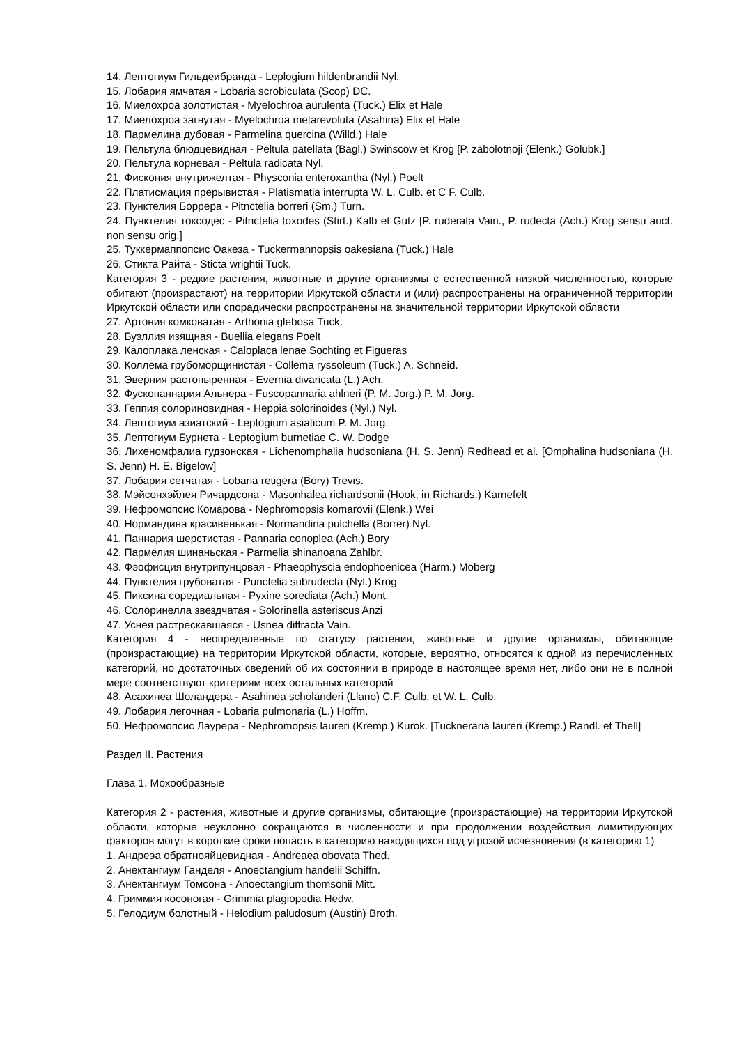14. Лептогиум Гильдеибранда - Leplogium hildenbrandii Nyl.
15. Лобария ямчатая - Lobaria scrobiculata (Scop) DC.
16. Миелохроа золотистая - Myelochroa aurulenta (Tuck.) Elix et Hale
17. Миелохроа загнутая - Myelochroa metarevoluta (Asahina) Elix et Hale
18. Пармелина дубовая - Parmelina quercina (Willd.) Hale
19. Пельтула блюдцевидная - Peltula patellata (Bagl.) Swinscow et Krog [P. zabolotnoji (Elenk.) Golubk.]
20. Пельтула корневая - Peltula radicata Nyl.
21. Фискония внутрижелтая - Physconia enteroxantha (Nyl.) Poelt
22. Платисмация прерывистая - Platismatia interrupta W. L. Culb. et C F. Culb.
23. Пунктелия Боррера - Pitnctelia borreri (Sm.) Turn.
24. Пунктелия токсодес - Pitnctelia toxodes (Stirt.) Kalb et Gutz [P. ruderata Vain., P. rudecta (Ach.) Krog sensu auct. non sensu orig.]
25. Туккермаппопсис Оакеза - Tuckermannopsis oakesiana (Tuck.) Hale
26. Стикта Райта - Sticta wrightii Tuck.
Категория 3 - редкие растения, животные и другие организмы с естественной низкой численностью, которые обитают (произрастают) на территории Иркутской области и (или) распространены на ограниченной территории Иркутской области или спорадически распространены на значительной территории Иркутской области
27. Артония комковатая - Arthonia glebosa Tuck.
28. Буэллия изящная - Buellia elegans Poelt
29. Калоплака ленская - Caloplaca lenae Sochting et Figueras
30. Коллема грубоморщинистая - Collema ryssoleum (Tuck.) A. Schneid.
31. Эверния растопыренная - Evernia divaricata (L.) Ach.
32. Фускопаннария Альнера - Fuscopannaria ahlneri (P. M. Jorg.) P. M. Jorg.
33. Геппия солориновидная - Heppia solorinoides (Nyl.) Nyl.
34. Лептогиум азиатский - Leptogium asiaticum P. M. Jorg.
35. Лептогиум Бурнета - Leptogium burnetiae C. W. Dodge
36. Лихеномфалиа гудзонская - Lichenomphalia hudsoniana (H. S. Jenn) Redhead et al. [Omphalina hudsoniana (H. S. Jenn) H. E. Bigelow]
37. Лобария сетчатая - Lobaria retigera (Bory) Trevis.
38. Мэйсонхэйлея Ричардсона - Masonhalea richardsonii (Hook, in Richards.) Karnefelt
39. Нефромопсис Комарова - Nephromopsis komarovii (Elenk.) Wei
40. Нормандина красивенькая - Normandina pulchella (Borrer) Nyl.
41. Паннария шерстистая - Pannaria conoplea (Ach.) Bory
42. Пармелия шинаньская - Parmelia shinanoana Zahlbr.
43. Фэофисция внутрипунцовая - Phaeophyscia endophoenicea (Harm.) Moberg
44. Пунктелия грубоватая - Punctelia subrudecta (Nyl.) Krog
45. Пиксина соредиальная - Pyxine sorediata (Ach.) Mont.
46. Солоринелла звездчатая - Solorinella asteriscus Anzi
47. Уснея растрескавшаяся - Usnea diffracta Vain.
Категория 4 - неопределенные по статусу растения, животные и другие организмы, обитающие (произрастающие) на территории Иркутской области, которые, вероятно, относятся к одной из перечисленных категорий, но достаточных сведений об их состоянии в природе в настоящее время нет, либо они не в полной мере соответствуют критериям всех остальных категорий
48. Асахинеа Шоландера - Asahinea scholanderi (Llano) C.F. Culb. et W. L. Culb.
49. Лобария легочная - Lobaria pulmonaria (L.) Hoffm.
50. Нефромопсис Лаурера - Nephromopsis laureri (Kremp.) Kurok. [Tuckneraria laureri (Kremp.) Randl. et Thell]
Раздел II. Растения
Глава 1. Мохообразные
Категория 2 - растения, животные и другие организмы, обитающие (произрастающие) на территории Иркутской области, которые неуклонно сокращаются в численности и при продолжении воздействия лимитирующих факторов могут в короткие сроки попасть в категорию находящихся под угрозой исчезновения (в категорию 1)
1. Андреэа обратнояйцевидная - Andreaea obovata Thed.
2. Анектангиум Ганделя - Anoectangium handelii Schiffn.
3. Анектангиум Томсона - Anoectangium thomsonii Mitt.
4. Гриммия косоногая - Grimmia plagiopodia Hedw.
5. Гелодиум болотный - Helodium paludosum (Austin) Broth.